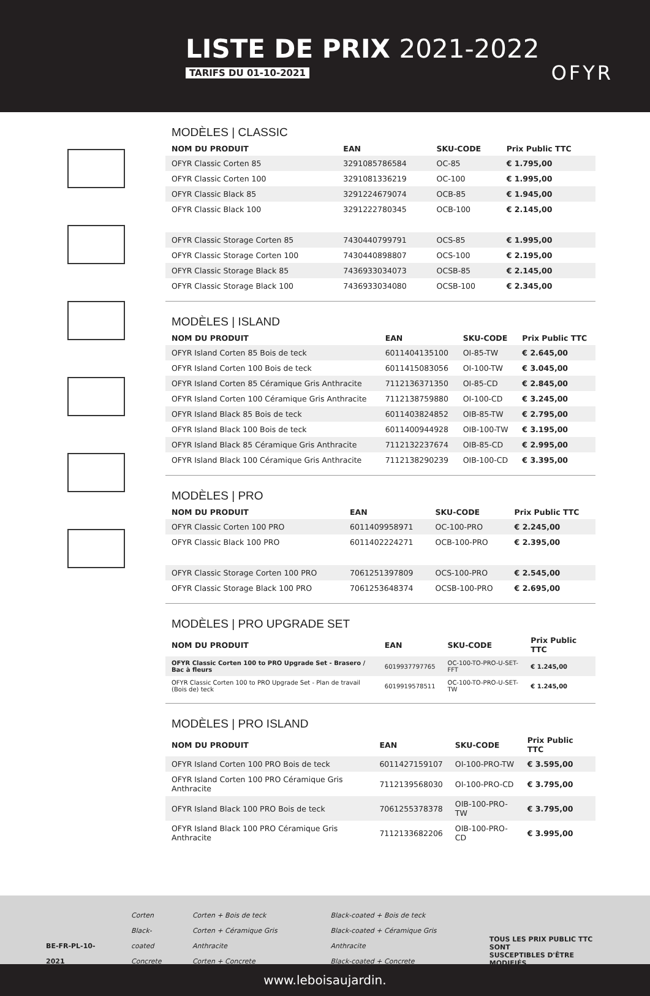LISTE DE PRIX 2021-2022
TARIFS DU 01-10-2021 OFYR
MODÈLES | CLASSIC
| NOM DU PRODUIT | EAN | SKU-CODE | Prix Public TTC |
| --- | --- | --- | --- |
| OFYR Classic Corten 85 | 3291085786584 | OC-85 | € 1.795,00 |
| OFYR Classic Corten 100 | 3291081336219 | OC-100 | € 1.995,00 |
| OFYR Classic Black 85 | 3291224679074 | OCB-85 | € 1.945,00 |
| OFYR Classic Black 100 | 3291222780345 | OCB-100 | € 2.145,00 |
| OFYR Classic Storage Corten 85 | 7430440799791 | OCS-85 | € 1.995,00 |
| OFYR Classic Storage Corten 100 | 7430440898807 | OCS-100 | € 2.195,00 |
| OFYR Classic Storage Black 85 | 7436933034073 | OCSB-85 | € 2.145,00 |
| OFYR Classic Storage Black 100 | 7436933034080 | OCSB-100 | € 2.345,00 |
MODÈLES | ISLAND
| NOM DU PRODUIT | EAN | SKU-CODE | Prix Public TTC |
| --- | --- | --- | --- |
| OFYR Island Corten 85 Bois de teck | 6011404135100 | OI-85-TW | € 2.645,00 |
| OFYR Island Corten 100 Bois de teck | 6011415083056 | OI-100-TW | € 3.045,00 |
| OFYR Island Corten 85 Céramique Gris Anthracite | 7112136371350 | OI-85-CD | € 2.845,00 |
| OFYR Island Corten 100 Céramique Gris Anthracite | 7112138759880 | OI-100-CD | € 3.245,00 |
| OFYR Island Black 85 Bois de teck | 6011403824852 | OIB-85-TW | € 2.795,00 |
| OFYR Island Black 100 Bois de teck | 6011400944928 | OIB-100-TW | € 3.195,00 |
| OFYR Island Black 85 Céramique Gris Anthracite | 7112132237674 | OIB-85-CD | € 2.995,00 |
| OFYR Island Black 100 Céramique Gris Anthracite | 7112138290239 | OIB-100-CD | € 3.395,00 |
MODÈLES | PRO
| NOM DU PRODUIT | EAN | SKU-CODE | Prix Public TTC |
| --- | --- | --- | --- |
| OFYR Classic Corten 100 PRO | 6011409958971 | OC-100-PRO | € 2.245,00 |
| OFYR Classic Black 100 PRO | 6011402224271 | OCB-100-PRO | € 2.395,00 |
| OFYR Classic Storage Corten 100 PRO | 7061251397809 | OCS-100-PRO | € 2.545,00 |
| OFYR Classic Storage Black 100 PRO | 7061253648374 | OCSB-100-PRO | € 2.695,00 |
MODÈLES | PRO UPGRADE SET
| NOM DU PRODUIT | EAN | SKU-CODE | Prix Public TTC |
| --- | --- | --- | --- |
| OFYR Classic Corten 100 to PRO Upgrade Set - Brasero / Bac à fleurs | 6019937797765 | OC-100-TO-PRO-U-SET-FFT | € 1.245,00 |
| OFYR Classic Corten 100 to PRO Upgrade Set - Plan de travail (Bois de) teck | 6019919578511 | OC-100-TO-PRO-U-SET-TW | € 1.245,00 |
MODÈLES | PRO ISLAND
| NOM DU PRODUIT | EAN | SKU-CODE | Prix Public TTC |
| --- | --- | --- | --- |
| OFYR Island Corten 100 PRO Bois de teck | 6011427159107 | OI-100-PRO-TW | € 3.595,00 |
| OFYR Island Corten 100 PRO Céramique Gris Anthracite | 7112139568030 | OI-100-PRO-CD | € 3.795,00 |
| OFYR Island Black 100 PRO Bois de teck | 7061255378378 | OIB-100-PRO-TW | € 3.795,00 |
| OFYR Island Black 100 PRO Céramique Gris Anthracite | 7112133682206 | OIB-100-PRO-CD | € 3.995,00 |
BE-FR-PL-10-2021
Corten
Black-coated
Concrete
Corten + Bois de teck
Corten + Céramique Gris Anthracite
Corten + Concrete
Black-coated + Bois de teck
Black-coated + Céramique Gris Anthracite
Black-coated + Concrete
TOUS LES PRIX PUBLIC TTC SONT
SUSCEPTIBLES D'ÊTRE MODIFIÉS
www.leboisaujardin.